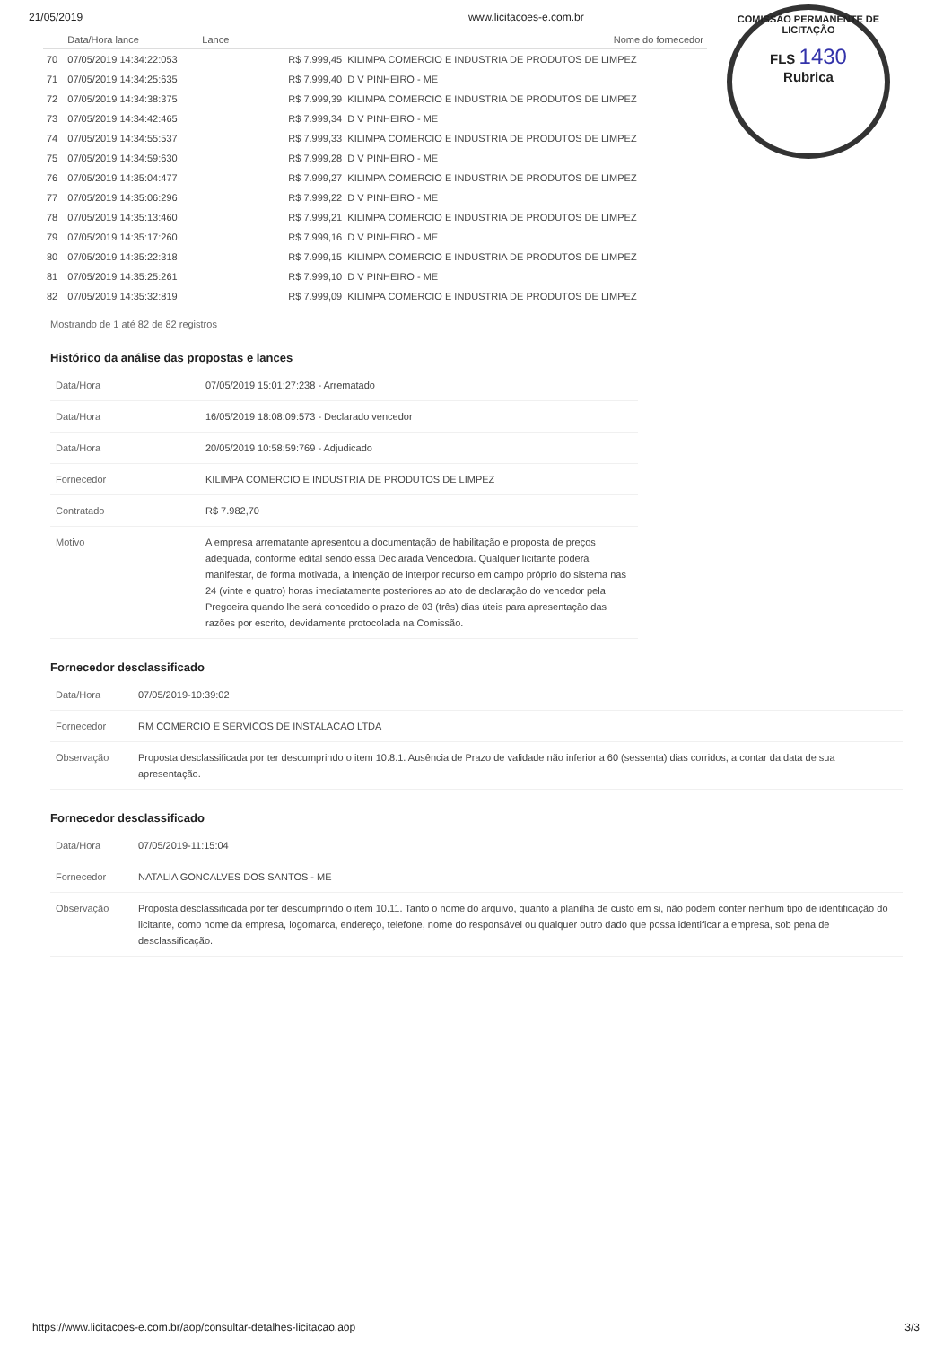COMISSÃO PERMANENTE DE LICITAÇÃO
FLS 1430
Rubrica
21/05/2019 www.licitacoes-e.com.br
| | Data/Hora lance | Lance | Nome do fornecedor |
| --- | --- | --- | --- |
| 70 | 07/05/2019 14:34:22:053 | R$ 7.999,45 KILIMPA COMERCIO E INDUSTRIA DE PRODUTOS DE LIMPEZ | |
| 71 | 07/05/2019 14:34:25:635 | R$ 7.999,40 D V PINHEIRO - ME | |
| 72 | 07/05/2019 14:34:38:375 | R$ 7.999,39 KILIMPA COMERCIO E INDUSTRIA DE PRODUTOS DE LIMPEZ | |
| 73 | 07/05/2019 14:34:42:465 | R$ 7.999,34 D V PINHEIRO - ME | |
| 74 | 07/05/2019 14:34:55:537 | R$ 7.999,33 KILIMPA COMERCIO E INDUSTRIA DE PRODUTOS DE LIMPEZ | |
| 75 | 07/05/2019 14:34:59:630 | R$ 7.999,28 D V PINHEIRO - ME | |
| 76 | 07/05/2019 14:35:04:477 | R$ 7.999,27 KILIMPA COMERCIO E INDUSTRIA DE PRODUTOS DE LIMPEZ | |
| 77 | 07/05/2019 14:35:06:296 | R$ 7.999,22 D V PINHEIRO - ME | |
| 78 | 07/05/2019 14:35:13:460 | R$ 7.999,21 KILIMPA COMERCIO E INDUSTRIA DE PRODUTOS DE LIMPEZ | |
| 79 | 07/05/2019 14:35:17:260 | R$ 7.999,16 D V PINHEIRO - ME | |
| 80 | 07/05/2019 14:35:22:318 | R$ 7.999,15 KILIMPA COMERCIO E INDUSTRIA DE PRODUTOS DE LIMPEZ | |
| 81 | 07/05/2019 14:35:25:261 | R$ 7.999,10 D V PINHEIRO - ME | |
| 82 | 07/05/2019 14:35:32:819 | R$ 7.999,09 KILIMPA COMERCIO E INDUSTRIA DE PRODUTOS DE LIMPEZ | |
Mostrando de 1 até 82 de 82 registros
Histórico da análise das propostas e lances
| Data/Hora | 07/05/2019 15:01:27:238 - Arrematado |
| Data/Hora | 16/05/2019 18:08:09:573 - Declarado vencedor |
| Data/Hora | 20/05/2019 10:58:59:769 - Adjudicado |
| Fornecedor | KILIMPA COMERCIO E INDUSTRIA DE PRODUTOS DE LIMPEZ |
| Contratado | R$ 7.982,70 |
| Motivo | A empresa arrematante apresentou a documentação de habilitação e proposta de preços adequada, conforme edital sendo essa Declarada Vencedora. Qualquer licitante poderá manifestar, de forma motivada, a intenção de interpor recurso em campo próprio do sistema nas 24 (vinte e quatro) horas imediatamente posteriores ao ato de declaração do vencedor pela Pregoeira quando lhe será concedido o prazo de 03 (três) dias úteis para apresentação das razões por escrito, devidamente protocolada na Comissão. |
Fornecedor desclassificado
| Data/Hora | 07/05/2019-10:39:02 |
| Fornecedor | RM COMERCIO E SERVICOS DE INSTALACAO LTDA |
| Observação | Proposta desclassificada por ter descumprindo o item 10.8.1. Ausência de Prazo de validade não inferior a 60 (sessenta) dias corridos, a contar da data de sua apresentação. |
Fornecedor desclassificado
| Data/Hora | 07/05/2019-11:15:04 |
| Fornecedor | NATALIA GONCALVES DOS SANTOS - ME |
| Observação | Proposta desclassificada por ter descumprindo o item 10.11. Tanto o nome do arquivo, quanto a planilha de custo em si, não podem conter nenhum tipo de identificação do licitante, como nome da empresa, logomarca, endereço, telefone, nome do responsável ou qualquer outro dado que possa identificar a empresa, sob pena de desclassificação. |
https://www.licitacoes-e.com.br/aop/consultar-detalhes-licitacao.aop 3/3